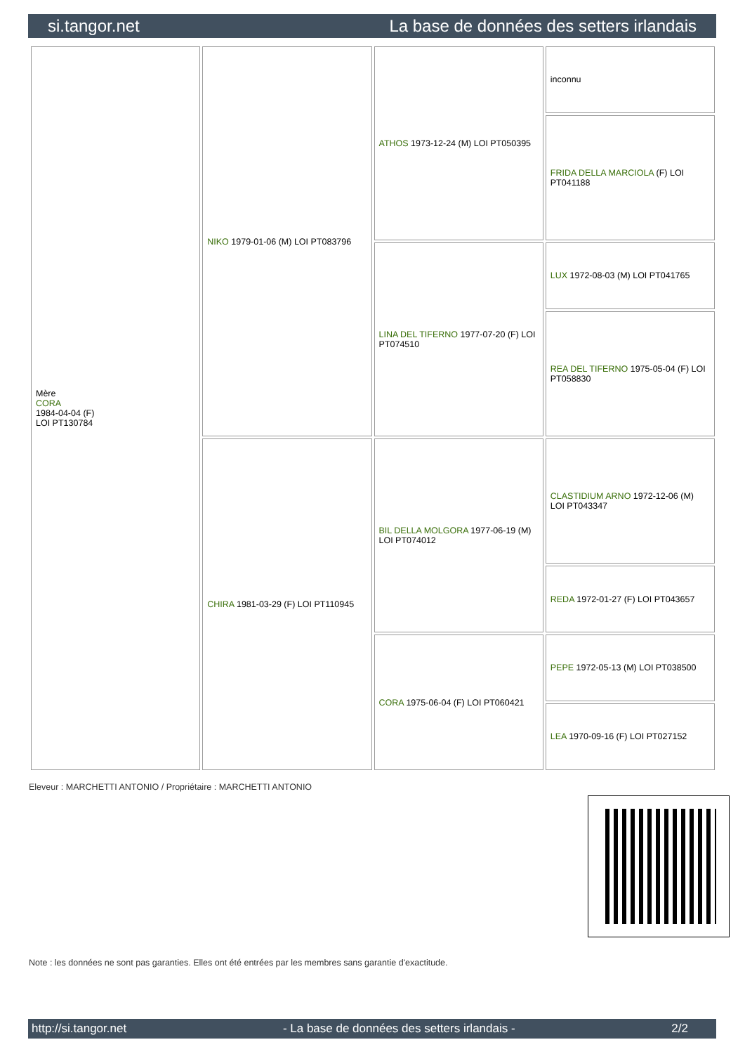si.tangor.net La base de données des setters irlandais
| Mère CORA 1984-04-04 (F) LOI PT130784 | NIKO 1979-01-06 (M) LOI PT083796 | ATHOS 1973-12-24 (M) LOI PT050395 | inconnu |
| | | | FRIDA DELLA MARCIOLA (F) LOI PT041188 |
| | | LINA DEL TIFERNO 1977-07-20 (F) LOI PT074510 | LUX 1972-08-03 (M) LOI PT041765 |
| | | | REA DEL TIFERNO 1975-05-04 (F) LOI PT058830 |
| | CHIRA 1981-03-29 (F) LOI PT110945 | BIL DELLA MOLGORA 1977-06-19 (M) LOI PT074012 | CLASTIDIUM ARNO 1972-12-06 (M) LOI PT043347 |
| | | | REDA 1972-01-27 (F) LOI PT043657 |
| | | CORA 1975-06-04 (F) LOI PT060421 | PEPE 1972-05-13 (M) LOI PT038500 |
| | | | LEA 1970-09-16 (F) LOI PT027152 |
Eleveur : MARCHETTI ANTONIO / Propriétaire : MARCHETTI ANTONIO
Note : les données ne sont pas garanties. Elles ont été entrées par les membres sans garantie d'exactitude.
http://si.tangor.net - La base de données des setters irlandais - 2/2